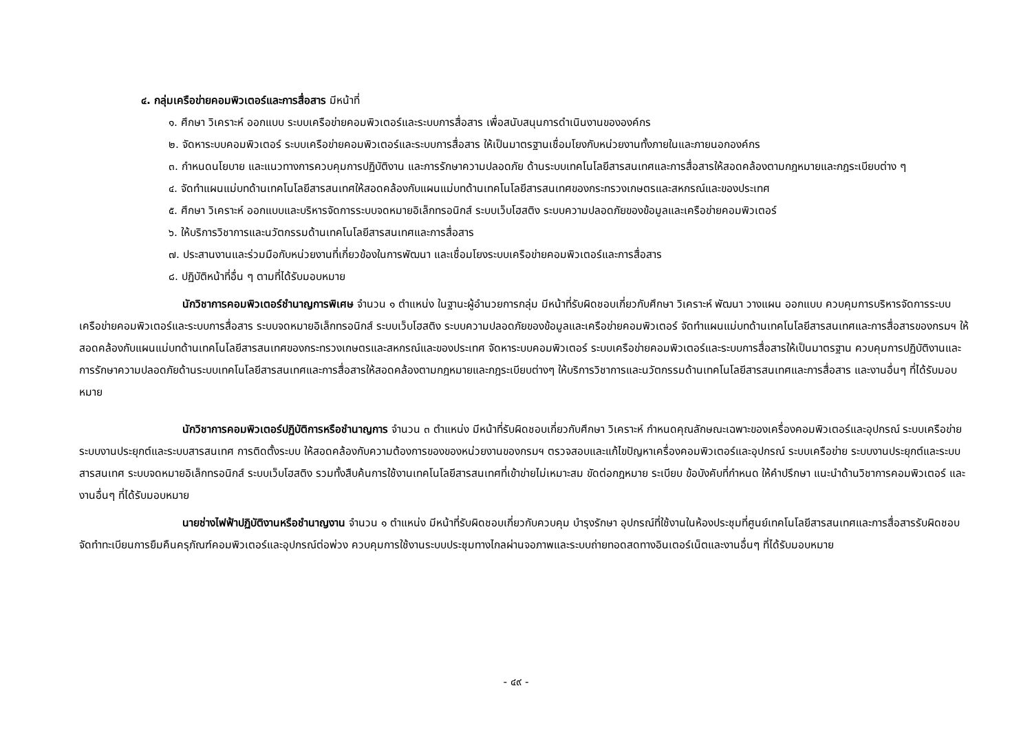๔. กลุ่มเครือข่ายคอมพิวเตอร์และการสื่อสาร มีหน้าที่
๑. ศึกษา วิเคราะห์ ออกแบบ ระบบเครือข่ายคอมพิวเตอร์และระบบการสื่อสาร เพื่อสนับสนุนการดำเนินงานขององค์กร
๒. จัดหาระบบคอมพิวเตอร์ ระบบเครือข่ายคอมพิวเตอร์และระบบการสื่อสาร ให้เป็นมาตรฐานเชื่อมโยงกับหน่วยงานทั้งภายในและภายนอกองค์กร
๓. กำหนดนโยบาย และแนวทางการควบคุมการปฏิบัติงาน และการรักษาความปลอดภัย ด้านระบบเทคโนโลยีสารสนเทศและการสื่อสารให้สอดคล้องตามกฎหมายและกฎระเบียบต่าง ๆ
๔. จัดทำแผนแม่บทด้านเทคโนโลยีสารสนเทศให้สอดคล้องกับแผนแม่บทด้านเทคโนโลยีสารสนเทศของกระทรวงเกษตรและสหกรณ์และของประเทศ
๕. ศึกษา วิเคราะห์ ออกแบบและบริหารจัดการระบบจดหมายอิเล็กทรอนิกส์ ระบบเว็บโฮสติง ระบบความปลอดภัยของข้อมูลและเครือข่ายคอมพิวเตอร์
๖. ให้บริการวิชาการและนวัตกรรมด้านเทคโนโลยีสารสนเทศและการสื่อสาร
๗. ประสานงานและร่วมมือกับหน่วยงานที่เกี่ยวข้องในการพัฒนา และเชื่อมโยงระบบเครือข่ายคอมพิวเตอร์และการสื่อสาร
๘. ปฏิบัติหน้าที่อื่น ๆ ตามที่ได้รับมอบหมาย
นักวิชาการคอมพิวเตอร์ชำนาญการพิเศษ จำนวน ๑ ตำแหน่ง ในฐานะผู้อำนวยการกลุ่ม มีหน้าที่รับผิดชอบเกี่ยวกับศึกษา วิเคราะห์ พัฒนา วางแผน ออกแบบ ควบคุมการบริหารจัดการระบบเครือข่ายคอมพิวเตอร์และระบบการสื่อสาร ระบบจดหมายอิเล็กทรอนิกส์ ระบบเว็บโฮสติง ระบบความปลอดภัยของข้อมูลและเครือข่ายคอมพิวเตอร์ จัดทำแผนแม่บทด้านเทคโนโลยีสารสนเทศและการสื่อสารของกรมฯ ให้สอดคล้องกับแผนแม่บทด้านเทคโนโลยีสารสนเทศของกระทรวงเกษตรและสหกรณ์และของประเทศ จัดหาระบบคอมพิวเตอร์ ระบบเครือข่ายคอมพิวเตอร์และระบบการสื่อสารให้เป็นมาตรฐาน ควบคุมการปฏิบัติงานและการรักษาความปลอดภัยด้านระบบเทคโนโลยีสารสนเทศและการสื่อสารให้สอดคล้องตามกฎหมายและกฎระเบียบต่างๆ ให้บริการวิชาการและนวัตกรรมด้านเทคโนโลยีสารสนเทศและการสื่อสาร และงานอื่นๆ ที่ได้รับมอบหมาย
นักวิชาการคอมพิวเตอร์ปฏิบัติการหรือชำนาญการ จำนวน ๓ ตำแหน่ง มีหน้าที่รับผิดชอบเกี่ยวกับศึกษา วิเคราะห์ กำหนดคุณลักษณะเฉพาะของเครื่องคอมพิวเตอร์และอุปกรณ์ ระบบเครือข่าย ระบบงานประยุกต์และระบบสารสนเทศ การติดตั้งระบบ ให้สอดคล้องกับความต้องการของของหน่วยงานของกรมฯ ตรวจสอบและแก้ไขปัญหาเครื่องคอมพิวเตอร์และอุปกรณ์ ระบบเครือข่าย ระบบงานประยุกต์และระบบสารสนเทศ ระบบจดหมายอิเล็กทรอนิกส์ ระบบเว็บโฮสติง รวมทั้งสืบค้นการใช้งานเทคโนโลยีสารสนเทศที่เข้าข่ายไม่เหมาะสม ขัดต่อกฎหมาย ระเบียบ ข้อบังคับที่กำหนด ให้คำปรึกษา แนะนำด้านวิชาการคอมพิวเตอร์ และงานอื่นๆ ที่ได้รับมอบหมาย
นายช่างไฟฟ้าปฏิบัติงานหรือชำนาญงาน จำนวน ๑ ตำแหน่ง มีหน้าที่รับผิดชอบเกี่ยวกับควบคุม บำรุงรักษา อุปกรณ์ที่ใช้งานในห้องประชุมที่ศูนย์เทคโนโลยีสารสนเทศและการสื่อสารรับผิดชอบ จัดทำทะเบียนการยืมคืนครุภัณฑ์คอมพิวเตอร์และอุปกรณ์ต่อพ่วง ควบคุมการใช้งานระบบประชุมทางไกลผ่านจอภาพและระบบถ่ายทอดสดทางอินเตอร์เน็ตและงานอื่นๆ ที่ได้รับมอบหมาย
- ๔๙ -